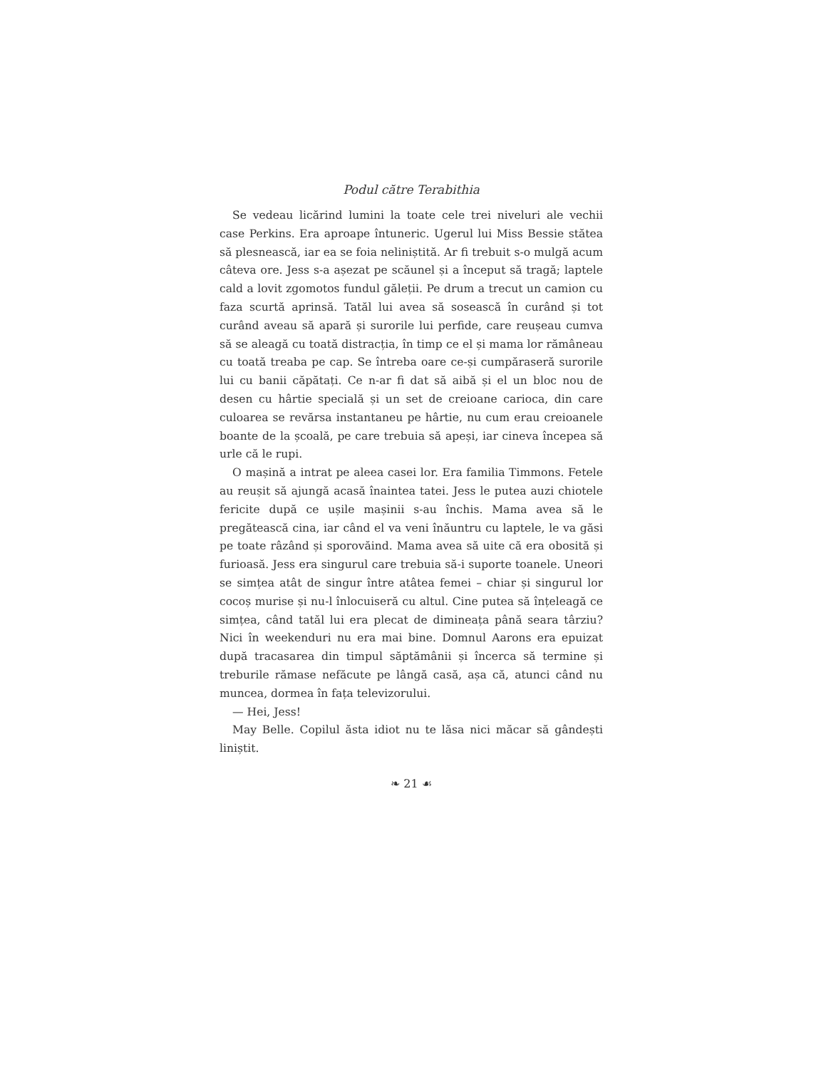Podul către Terabithia
Se vedeau licărind lumini la toate cele trei niveluri ale vechii case Perkins. Era aproape întuneric. Ugerul lui Miss Bessie stătea să plesnească, iar ea se foia neliniștită. Ar fi trebuit s-o mulgă acum câteva ore. Jess s-a așezat pe scăunel și a început să tragă; laptele cald a lovit zgomotos fundul găleții. Pe drum a trecut un camion cu faza scurtă aprinsă. Tatăl lui avea să sosească în curând și tot curând aveau să apară și surorile lui perfide, care reușeau cumva să se aleagă cu toată distracția, în timp ce el și mama lor rămâneau cu toată treaba pe cap. Se întreba oare ce-și cumpăraseră surorile lui cu banii căpătați. Ce n-ar fi dat să aibă și el un bloc nou de desen cu hârtie specială și un set de creioane carioca, din care culoarea se revărsa instantaneu pe hârtie, nu cum erau creioanele boante de la școală, pe care trebuia să apeși, iar cineva începea să urle că le rupi.
O mașină a intrat pe aleea casei lor. Era familia Timmons. Fetele au reușit să ajungă acasă înaintea tatei. Jess le putea auzi chiotele fericite după ce ușile mașinii s-au închis. Mama avea să le pregătească cina, iar când el va veni înăuntru cu laptele, le va găsi pe toate râzând și sporovăind. Mama avea să uite că era obosită și furioasă. Jess era singurul care trebuia să-i suporte toanele. Uneori se simțea atât de singur între atâtea femei – chiar și singurul lor cocoș murise și nu-l înlocuiseră cu altul. Cine putea să înțeleagă ce simțea, când tatăl lui era plecat de dimineața până seara târziu? Nici în weekenduri nu era mai bine. Domnul Aarons era epuizat după tracasarea din timpul săptămânii și încerca să termine și treburile rămase nefăcute pe lângă casă, așa că, atunci când nu muncea, dormea în fața televizorului.
— Hei, Jess!
May Belle. Copilul ăsta idiot nu te lăsa nici măcar să gândești liniștit.
❧ 21 ☙